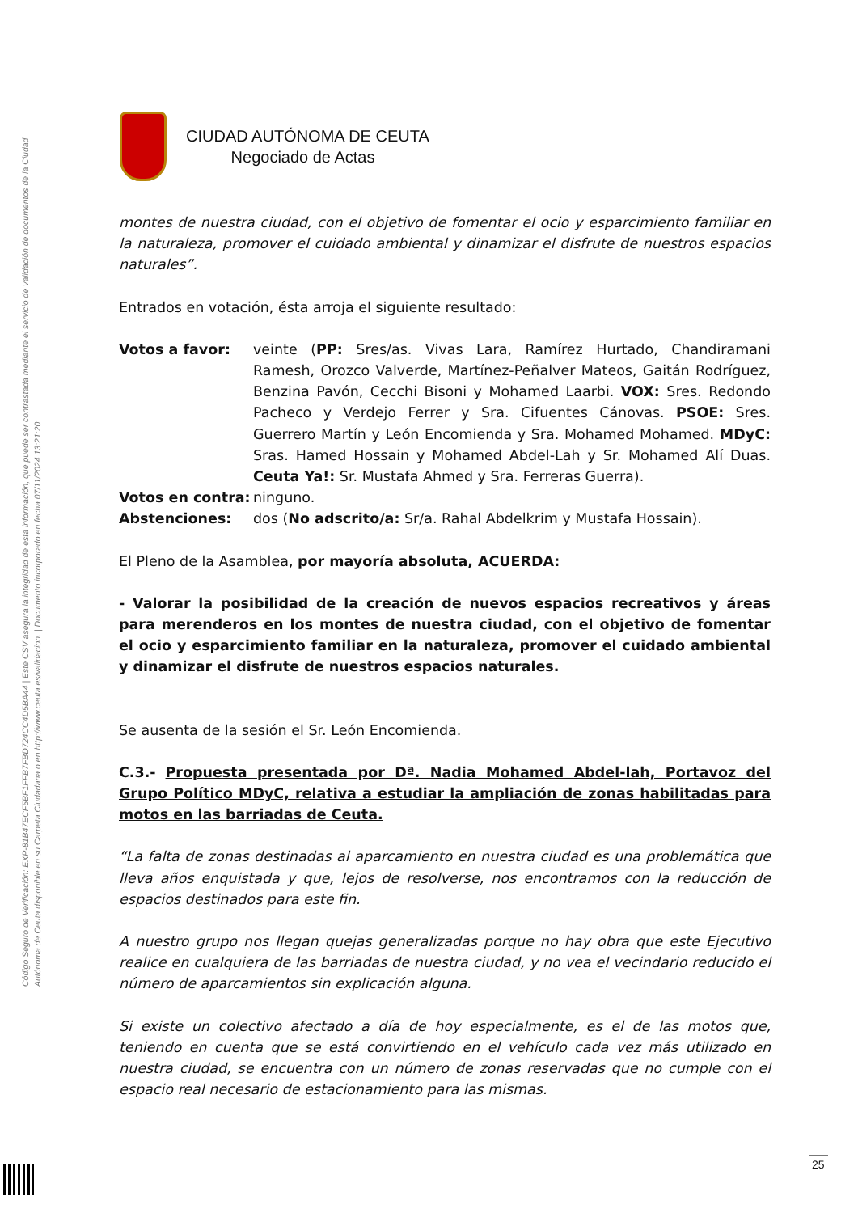Código Seguro de Verificación: EXP-81B47ECF5BF1FFB7FBD724CC4D5BA44 | Este CSV asegura la integridad de esta información, que puede ser contrastada mediante el servicio de validación de documentos de la Ciudad Autónoma de Ceuta disponible en su Carpeta Ciudadana o en http://www.ceuta.es/validacion. | Documento incorporado en fecha 07/11/2024 13:21:20
CIUDAD AUTÓNOMA DE CEUTA
Negociado de Actas
montes de nuestra ciudad, con el objetivo de fomentar el ocio y esparcimiento familiar en la naturaleza, promover el cuidado ambiental y dinamizar el disfrute de nuestros espacios naturales”.
Entrados en votación, ésta arroja el siguiente resultado:
Votos a favor: veinte (PP: Sres/as. Vivas Lara, Ramírez Hurtado, Chandiramani Ramesh, Orozco Valverde, Martínez-Peñalver Mateos, Gaitán Rodríguez, Benzina Pavón, Cecchi Bisoni y Mohamed Laarbi. VOX: Sres. Redondo Pacheco y Verdejo Ferrer y Sra. Cifuentes Cánovas. PSOE: Sres. Guerrero Martín y León Encomienda y Sra. Mohamed Mohamed. MDyC: Sras. Hamed Hossain y Mohamed Abdel-Lah y Sr. Mohamed Alí Duas. Ceuta Ya!: Sr. Mustafa Ahmed y Sra. Ferreras Guerra).
Votos en contra:
ninguno.
Abstenciones: dos (No adscrito/a: Sr/a. Rahal Abdelkrim y Mustafa Hossain).
El Pleno de la Asamblea, por mayoría absoluta, ACUERDA:
- Valorar la posibilidad de la creación de nuevos espacios recreativos y áreas para merenderos en los montes de nuestra ciudad, con el objetivo de fomentar el ocio y esparcimiento familiar en la naturaleza, promover el cuidado ambiental y dinamizar el disfrute de nuestros espacios naturales.
Se ausenta de la sesión el Sr. León Encomienda.
C.3.- Propuesta presentada por Dª. Nadia Mohamed Abdel-lah, Portavoz del Grupo Político MDyC, relativa a estudiar la ampliación de zonas habilitadas para motos en las barriadas de Ceuta.
“La falta de zonas destinadas al aparcamiento en nuestra ciudad es una problemática que lleva años enquistada y que, lejos de resolverse, nos encontramos con la reducción de espacios destinados para este fin.
A nuestro grupo nos llegan quejas generalizadas porque no hay obra que este Ejecutivo realice en cualquiera de las barriadas de nuestra ciudad, y no vea el vecindario reducido el número de aparcamientos sin explicación alguna.
Si existe un colectivo afectado a día de hoy especialmente, es el de las motos que, teniendo en cuenta que se está convirtiendo en el vehículo cada vez más utilizado en nuestra ciudad, se encuentra con un número de zonas reservadas que no cumple con el espacio real necesario de estacionamiento para las mismas.
25